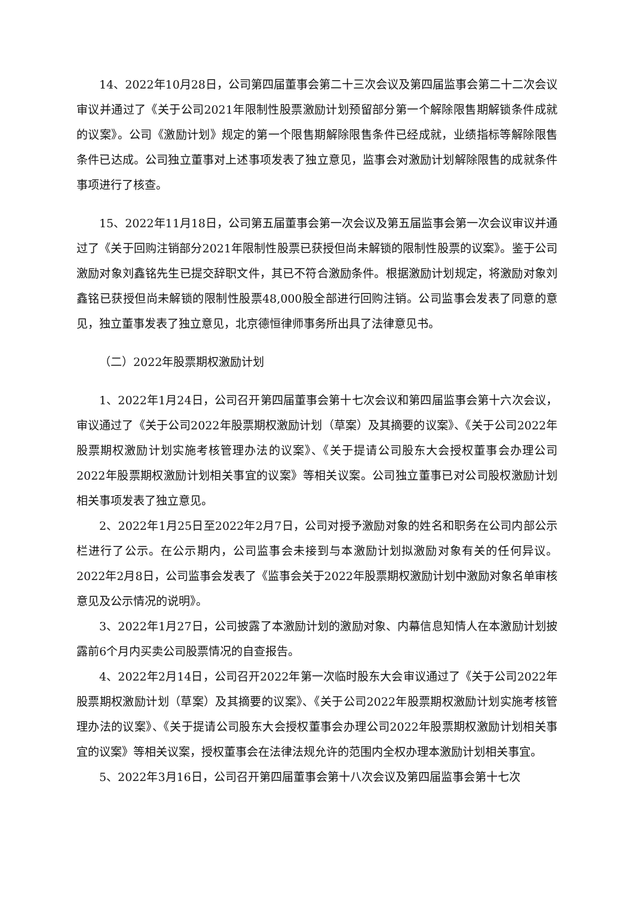14、2022年10月28日，公司第四届董事会第二十三次会议及第四届监事会第二十二次会议审议并通过了《关于公司2021年限制性股票激励计划预留部分第一个解除限售期解锁条件成就的议案》。公司《激励计划》规定的第一个限售期解除限售条件已经成就，业绩指标等解除限售条件已达成。公司独立董事对上述事项发表了独立意见，监事会对激励计划解除限售的成就条件事项进行了核查。
15、2022年11月18日，公司第五届董事会第一次会议及第五届监事会第一次会议审议并通过了《关于回购注销部分2021年限制性股票已获授但尚未解锁的限制性股票的议案》。鉴于公司激励对象刘鑫铭先生已提交辞职文件，其已不符合激励条件。根据激励计划规定，将激励对象刘鑫铭已获授但尚未解锁的限制性股票48,000股全部进行回购注销。公司监事会发表了同意的意见，独立董事发表了独立意见，北京德恒律师事务所出具了法律意见书。
（二）2022年股票期权激励计划
1、2022年1月24日，公司召开第四届董事会第十七次会议和第四届监事会第十六次会议，审议通过了《关于公司2022年股票期权激励计划（草案）及其摘要的议案》、《关于公司2022年股票期权激励计划实施考核管理办法的议案》、《关于提请公司股东大会授权董事会办理公司2022年股票期权激励计划相关事宜的议案》等相关议案。公司独立董事已对公司股权激励计划相关事项发表了独立意见。
2、2022年1月25日至2022年2月7日，公司对授予激励对象的姓名和职务在公司内部公示栏进行了公示。在公示期内，公司监事会未接到与本激励计划拟激励对象有关的任何异议。2022年2月8日，公司监事会发表了《监事会关于2022年股票期权激励计划中激励对象名单审核意见及公示情况的说明》。
3、2022年1月27日，公司披露了本激励计划的激励对象、内幕信息知情人在本激励计划披露前6个月内买卖公司股票情况的自查报告。
4、2022年2月14日，公司召开2022年第一次临时股东大会审议通过了《关于公司2022年股票期权激励计划（草案）及其摘要的议案》、《关于公司2022年股票期权激励计划实施考核管理办法的议案》、《关于提请公司股东大会授权董事会办理公司2022年股票期权激励计划相关事宜的议案》等相关议案，授权董事会在法律法规允许的范围内全权办理本激励计划相关事宜。
5、2022年3月16日，公司召开第四届董事会第十八次会议及第四届监事会第十七次